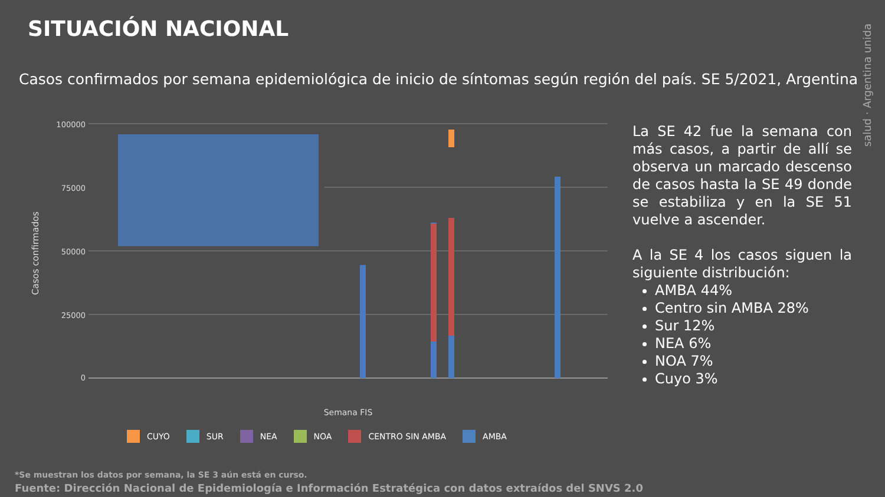SITUACIÓN NACIONAL
Casos confirmados por semana epidemiológica de inicio de síntomas según región del país. SE 5/2021, Argentina
salud · Argentina unida
100000
75000
50000
25000
0
Casos confirmados
Semana FIS
CUYO SUR NEA NOA CENTRO SIN AMBA AMBA
La SE 42 fue la semana con más casos, a partir de allí se observa un marcado descenso de casos hasta la SE 49 donde se estabiliza y en la SE 51 vuelve a ascender.
A la SE 4 los casos siguen la siguiente distribución:
AMBA 44%
Centro sin AMBA 28%
Sur 12%
NEA 6%
NOA 7%
Cuyo 3%
*Se muestran los datos por semana, la SE 3 aún está en curso.
Fuente: Dirección Nacional de Epidemiología e Información Estratégica con datos extraídos del SNVS 2.0